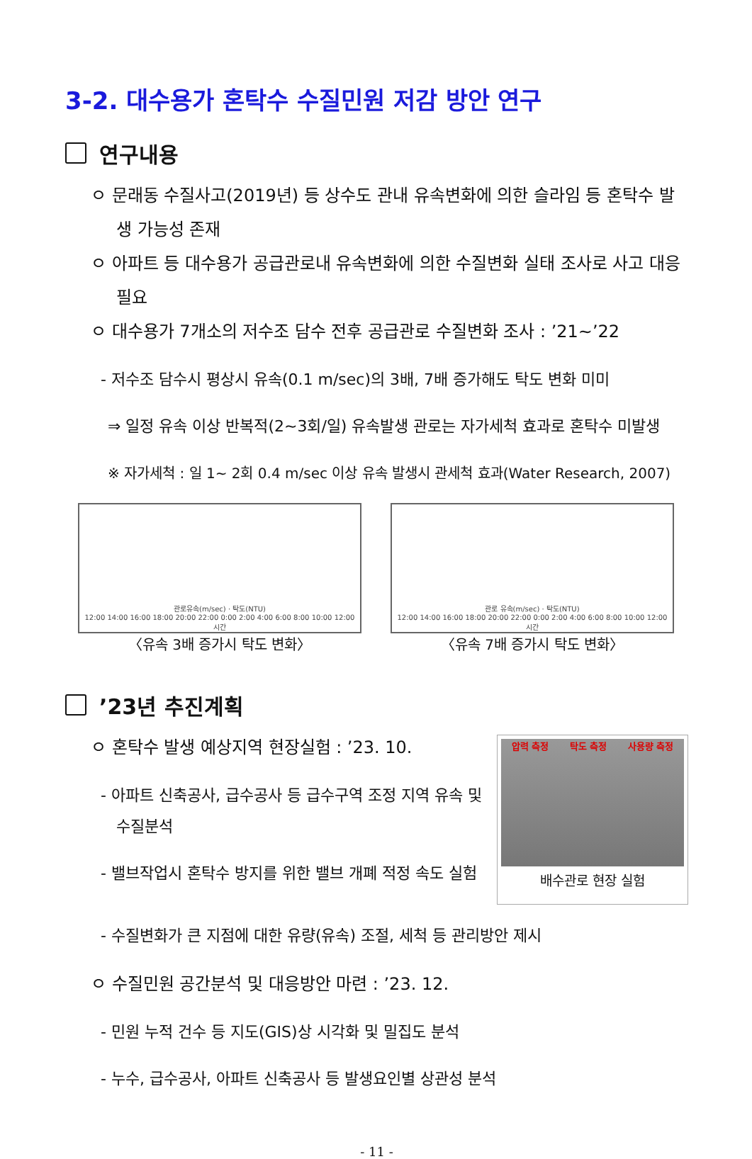3-2. 대수용가 혼탁수 수질민원 저감 방안 연구
연구내용
ㅇ 문래동 수질사고(2019년) 등 상수도 관내 유속변화에 의한 슬라임 등 혼탁수 발생 가능성 존재
ㅇ 아파트 등 대수용가 공급관로내 유속변화에 의한 수질변화 실태 조사로 사고 대응 필요
ㅇ 대수용가 7개소의 저수조 담수 전후 공급관로 수질변화 조사 : ’21~’22
- 저수조 담수시 평상시 유속(0.1 m/sec)의 3배, 7배 증가해도 탁도 변화 미미
⇒ 일정 유속 이상 반복적(2~3회/일) 유속발생 관로는 자가세척 효과로 혼탁수 미발생
※ 자가세척 : 일 1~ 2회 0.4 m/sec 이상 유속 발생시 관세척 효과(Water Research, 2007)
관로유속(m/sec) · 탁도(NTU)
12:00 14:00 16:00 18:00 20:00 22:00 0:00 2:00 4:00 6:00 8:00 10:00 12:00
시간
〈유속 3배 증가시 탁도 변화〉
관로 유속(m/sec) · 탁도(NTU)
12:00 14:00 16:00 18:00 20:00 22:00 0:00 2:00 4:00 6:00 8:00 10:00 12:00
시간
〈유속 7배 증가시 탁도 변화〉
’23년 추진계획
ㅇ 혼탁수 발생 예상지역 현장실험 : ’23. 10.
- 아파트 신축공사, 급수공사 등 급수구역 조정 지역 유속 및 수질분석
- 밸브작업시 혼탁수 방지를 위한 밸브 개폐 적정 속도 실험
압력 측정 탁도 측정 사용량 측정
배수관로 현장 실험
- 수질변화가 큰 지점에 대한 유량(유속) 조절, 세척 등 관리방안 제시
ㅇ 수질민원 공간분석 및 대응방안 마련 : ’23. 12.
- 민원 누적 건수 등 지도(GIS)상 시각화 및 밀집도 분석
- 누수, 급수공사, 아파트 신축공사 등 발생요인별 상관성 분석
- 11 -